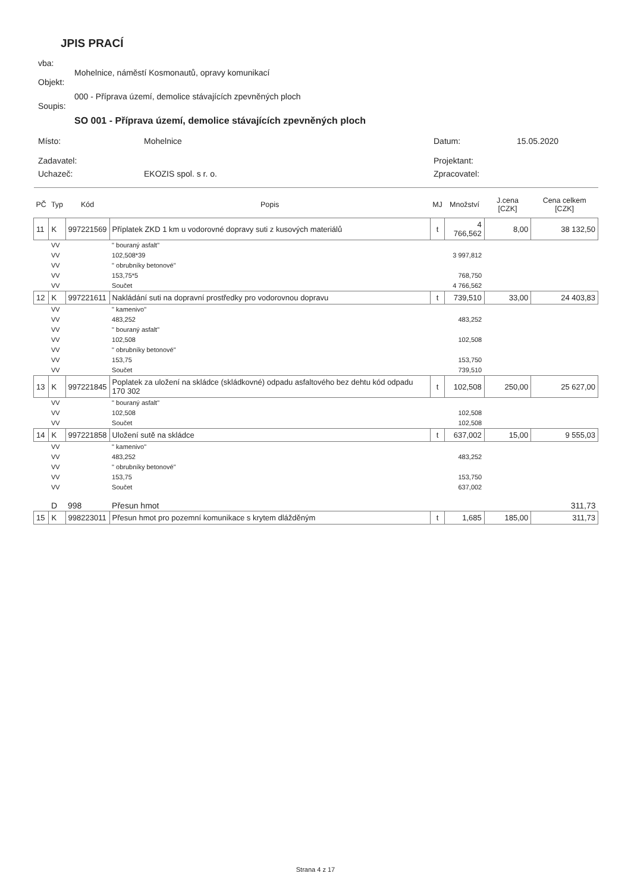JPIS PRACÍ
vba:
Mohelnice, náměstí Kosmonautů, opravy komunikací
Objekt:
000 - Příprava území, demolice stávajících zpevněných ploch
Soupis:
SO 001 - Příprava území, demolice stávajících zpevněných ploch
| Místo: | Mohelnice | Datum: | 15.05.2020 |
| Zadavatel: | | Projektant: | |
| Uchazeč: | EKOZIS spol. s r. o. | Zpracovatel: | |
| PČ | Typ | Kód | Popis | MJ | Množství | J.cena [CZK] | Cena celkem [CZK] |
| --- | --- | --- | --- | --- | --- | --- | --- |
| 11 | K | 997221569 | Příplatek ZKD 1 km u vodorovné dopravy suti z kusových materiálů | t | 4 766,562 | 8,00 | 38 132,50 |
| | VV | | " bouraný asfalt" | | | | |
| | VV | | 102,508*39 | | 3 997,812 | | |
| | VV | | " obrubníky betonové" | | | | |
| | VV | | 153,75*5 | | 768,750 | | |
| | VV | | Součet | | 4 766,562 | | |
| 12 | K | 997221611 | Nakládání suti na dopravní prostředky pro vodorovnou dopravu | t | 739,510 | 33,00 | 24 403,83 |
| | VV | | " kamenivo" | | | | |
| | VV | | 483,252 | | 483,252 | | |
| | VV | | " bouraný asfalt" | | | | |
| | VV | | 102,508 | | 102,508 | | |
| | VV | | " obrubníky betonové" | | | | |
| | VV | | 153,75 | | 153,750 | | |
| | VV | | Součet | | 739,510 | | |
| 13 | K | 997221845 | Poplatek za uložení na skládce (skládkovné) odpadu asfaltového bez dehtu kód odpadu 170 302 | t | 102,508 | 250,00 | 25 627,00 |
| | VV | | " bouraný asfalt" | | | | |
| | VV | | 102,508 | | 102,508 | | |
| | VV | | Součet | | 102,508 | | |
| 14 | K | 997221858 | Uložení sutě na skládce | t | 637,002 | 15,00 | 9 555,03 |
| | VV | | " kamenivo" | | | | |
| | VV | | 483,252 | | 483,252 | | |
| | VV | | " obrubníky betonové" | | | | |
| | VV | | 153,75 | | 153,750 | | |
| | VV | | Součet | | 637,002 | | |
| | D | 998 | Přesun hmot | | | | 311,73 |
| 15 | K | 998223011 | Přesun hmot pro pozemní komunikace s krytem dlážděným | t | 1,685 | 185,00 | 311,73 |
Strana 4 z 17